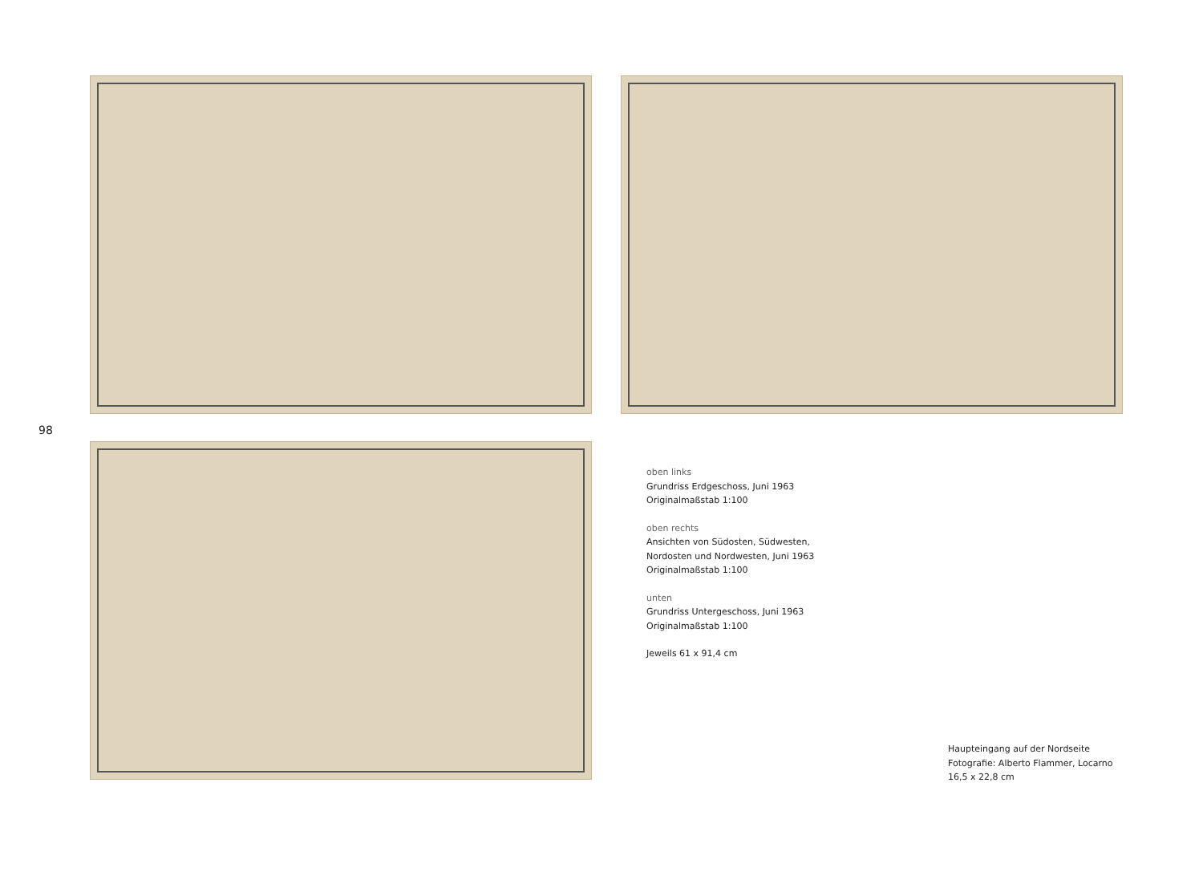98
oben links
Grundriss Erdgeschoss, Juni 1963
Originalmaßstab 1:100
oben rechts
Ansichten von Südosten, Südwesten,
Nordosten und Nordwesten, Juni 1963
Originalmaßstab 1:100
unten
Grundriss Untergeschoss, Juni 1963
Originalmaßstab 1:100
Jeweils 61 x 91,4 cm
Haupteingang auf der Nordseite
Fotografie: Alberto Flammer, Locarno
16,5 x 22,8 cm